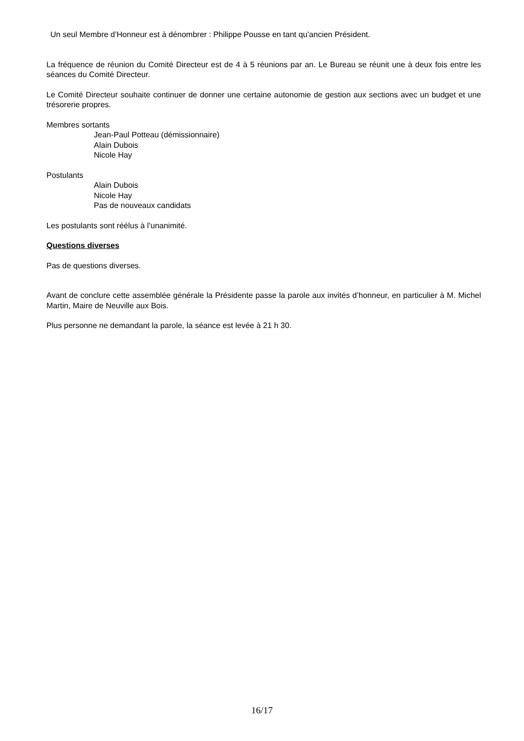Un seul Membre d’Honneur est à dénombrer : Philippe Pousse en tant qu’ancien Président.
La fréquence de réunion du Comité Directeur est de 4 à 5 réunions par an. Le Bureau se réunit une à deux fois entre les séances du Comité Directeur.
Le Comité Directeur souhaite continuer de donner une certaine autonomie de gestion aux sections avec un budget et une trésorerie propres.
Membres sortants
Jean-Paul Potteau (démissionnaire)
Alain Dubois
Nicole Hay
Postulants
Alain Dubois
Nicole Hay
Pas de nouveaux candidats
Les postulants sont réélus à l’unanimité.
Questions diverses
Pas de questions diverses.
Avant de conclure cette assemblée générale la Présidente passe la parole aux invités d’honneur, en particulier à M. Michel Martin, Maire de Neuville aux Bois.
Plus personne ne demandant la parole, la séance est levée à 21 h 30.
16/17